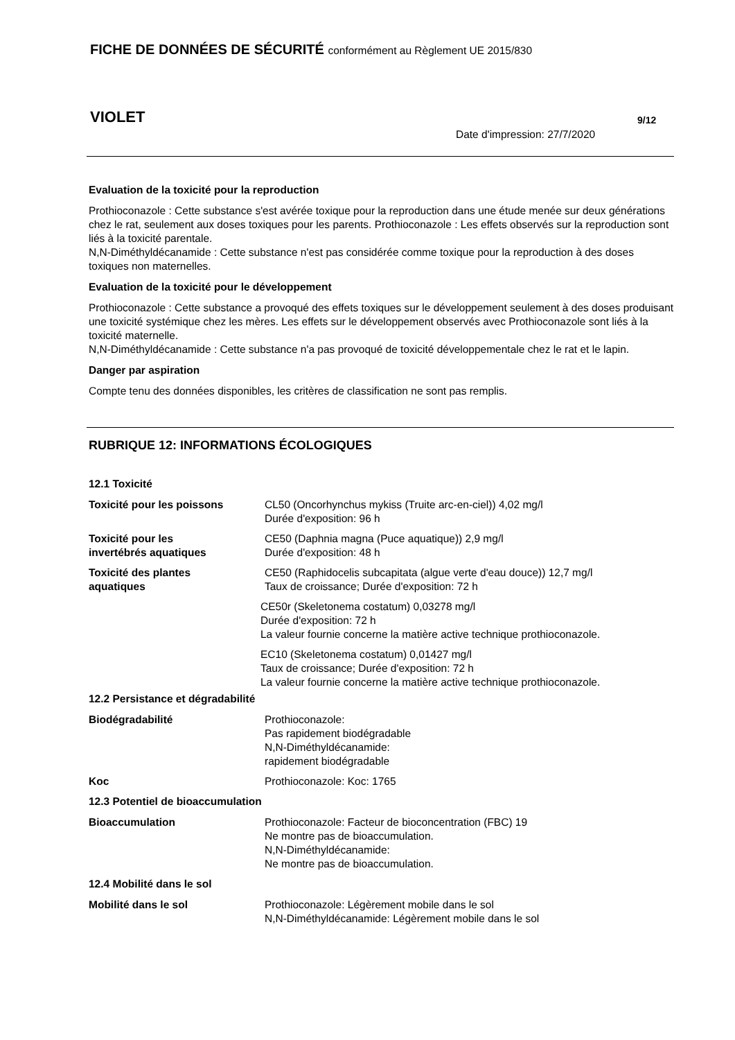FICHE DE DONNÉES DE SÉCURITÉ conformément au Règlement UE 2015/830
VIOLET 9/12
Date d'impression: 27/7/2020
Evaluation de la toxicité pour la reproduction
Prothioconazole : Cette substance s'est avérée toxique pour la reproduction dans une étude menée sur deux générations chez le rat, seulement aux doses toxiques pour les parents. Prothioconazole : Les effets observés sur la reproduction sont liés à la toxicité parentale.
N,N-Diméthyldécanamide : Cette substance n'est pas considérée comme toxique pour la reproduction à des doses toxiques non maternelles.
Evaluation de la toxicité pour le développement
Prothioconazole : Cette substance a provoqué des effets toxiques sur le développement seulement à des doses produisant une toxicité systémique chez les mères. Les effets sur le développement observés avec Prothioconazole sont liés à la toxicité maternelle.
N,N-Diméthyldécanamide : Cette substance n'a pas provoqué de toxicité développementale chez le rat et le lapin.
Danger par aspiration
Compte tenu des données disponibles, les critères de classification ne sont pas remplis.
RUBRIQUE 12: INFORMATIONS ÉCOLOGIQUES
12.1 Toxicité
Toxicité pour les poissons CL50 (Oncorhynchus mykiss (Truite arc-en-ciel)) 4,02 mg/l
Durée d'exposition: 96 h
Toxicité pour les
invertébrés aquatiques
CE50 (Daphnia magna (Puce aquatique)) 2,9 mg/l
Durée d'exposition: 48 h
Toxicité des plantes
aquatiques
CE50 (Raphidocelis subcapitata (algue verte d'eau douce)) 12,7 mg/l
Taux de croissance; Durée d'exposition: 72 h
CE50r (Skeletonema costatum) 0,03278 mg/l
Durée d'exposition: 72 h
La valeur fournie concerne la matière active technique prothioconazole.
EC10 (Skeletonema costatum) 0,01427 mg/l
Taux de croissance; Durée d'exposition: 72 h
La valeur fournie concerne la matière active technique prothioconazole.
12.2 Persistance et dégradabilité
Biodégradabilité Prothioconazole:
Pas rapidement biodégradable
N,N-Diméthyldécanamide:
rapidement biodégradable
Koc Prothioconazole: Koc: 1765
12.3 Potentiel de bioaccumulation
Bioaccumulation Prothioconazole: Facteur de bioconcentration (FBC) 19
Ne montre pas de bioaccumulation.
N,N-Diméthyldécanamide:
Ne montre pas de bioaccumulation.
12.4 Mobilité dans le sol
Mobilité dans le sol Prothioconazole: Légèrement mobile dans le sol
N,N-Diméthyldécanamide: Légèrement mobile dans le sol